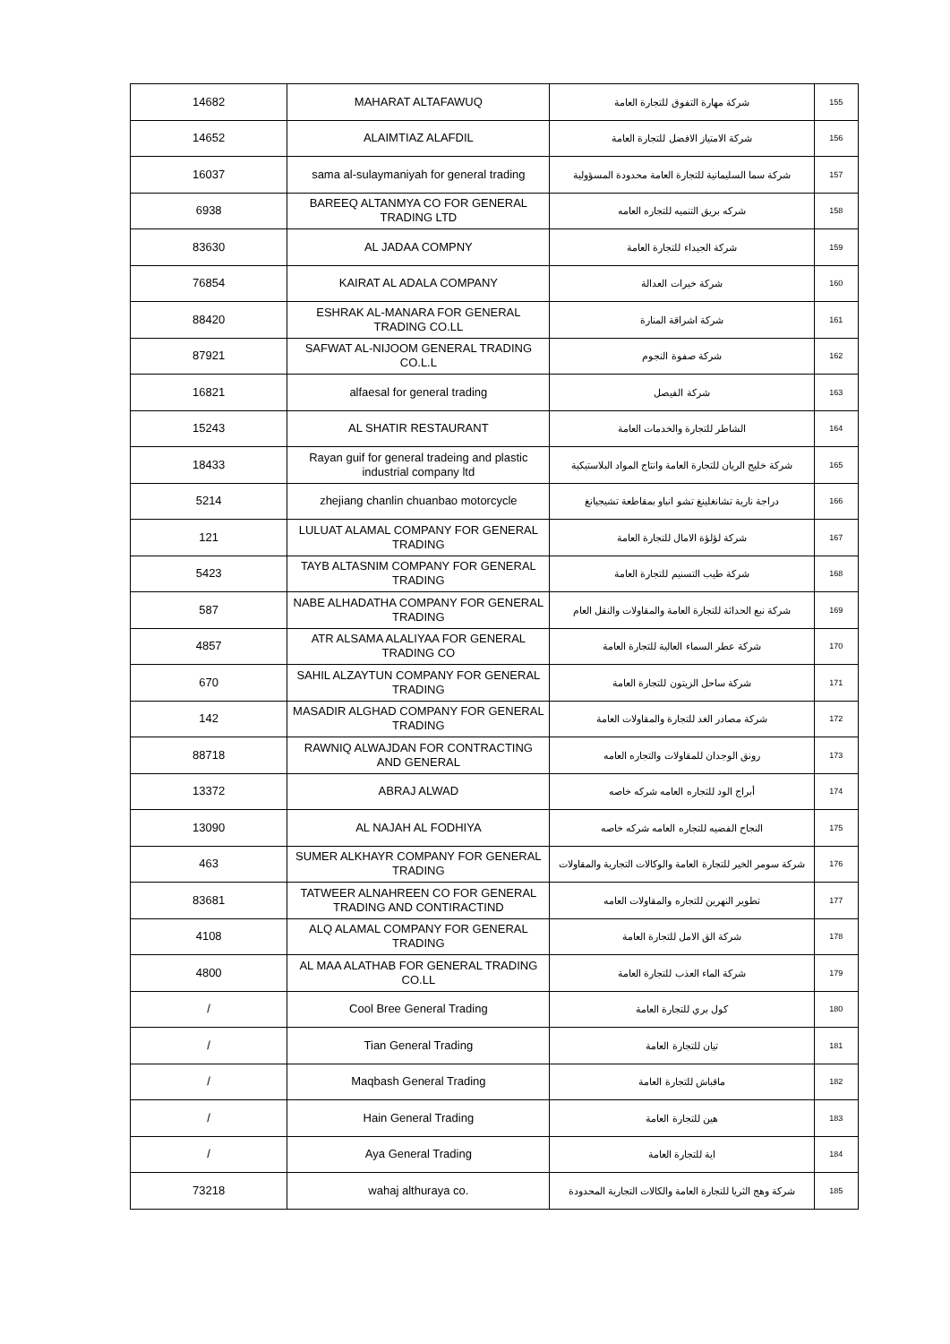| 14682 | MAHARAT ALTAFAWUQ | شركة مهارة التفوق للتجارة العامة | 155 |
| 14652 | ALAIMTIAZ ALAFDIL | شركة الامتياز الافضل للتجارة العامة | 156 |
| 16037 | sama al-sulaymaniyah for general trading | شركة سما السليمانية للتجارة العامة محدودة المسؤولية | 157 |
| 6938 | BAREEQ ALTANMYA CO FOR GENERAL TRADING LTD | شركه بريق التنميه للتجاره العامه | 158 |
| 83630 | AL JADAA COMPNY | شركة الجيداء للتجارة العامة | 159 |
| 76854 | KAIRAT AL ADALA COMPANY | شركة خيرات العدالة | 160 |
| 88420 | ESHRAK AL-MANARA FOR GENERAL TRADING CO.LL | شركة اشراقة المنارة | 161 |
| 87921 | SAFWAT AL-NIJOOM GENERAL TRADING CO.L.L | شركة صفوة النجوم | 162 |
| 16821 | alfaesal for general trading | شركة الفيصل | 163 |
| 15243 | AL SHATIR RESTAURANT | الشاطر للتجارة والخدمات العامة | 164 |
| 18433 | Rayan guif for general tradeing and plastic industrial company ltd | شركة خليج الريان للتجارة العامة وانتاج المواد البلاستيكية | 165 |
| 5214 | zhejiang chanlin chuanbao motorcycle | دراجة نارية تشانغلينغ تشو انباو بمقاطعة تشيجيانغ | 166 |
| 121 | LULUAT ALAMAL COMPANY FOR GENERAL TRADING | شركة لؤلؤة الامال للتجارة العامة | 167 |
| 5423 | TAYB ALTASNIM COMPANY FOR GENERAL TRADING | شركة طيب التسنيم للتجارة العامة | 168 |
| 587 | NABE ALHADATHA COMPANY FOR GENERAL TRADING | شركة نبع الحداثة للتجارة العامة والمقاولات والنقل العام | 169 |
| 4857 | ATR ALSAMA ALALIYAA FOR GENERAL TRADING CO | شركة عطر السماء العالية للتجارة العامة | 170 |
| 670 | SAHIL ALZAYTUN COMPANY FOR GENERAL TRADING | شركة ساحل الزيتون للتجارة العامة | 171 |
| 142 | MASADIR ALGHAD COMPANY FOR GENERAL TRADING | شركة مصادر الغد للتجارة والمقاولات العامة | 172 |
| 88718 | RAWNIQ ALWAJDAN FOR CONTRACTING AND GENERAL | رونق الوجدان للمقاولات والتجاره العامه | 173 |
| 13372 | ABRAJ ALWAD | أبراج الود للتجاره العامه شركه خاصه | 174 |
| 13090 | AL NAJAH AL FODHIYA | النجاح الفضيه للتجاره العامه شركه خاصه | 175 |
| 463 | SUMER ALKHAYR COMPANY FOR GENERAL TRADING | شركة سومر الخير للتجارة العامة والوكالات التجارية والمقاولات | 176 |
| 83681 | TATWEER ALNAHREEN CO FOR GENERAL TRADING AND CONTIRACTIND | تطوير النهرين للتجاره والمقاولات العامه | 177 |
| 4108 | ALQ ALAMAL COMPANY FOR GENERAL TRADING | شركة الق الامل للتجارة العامة | 178 |
| 4800 | AL MAA ALATHAB FOR GENERAL TRADING CO.LL | شركة الماء العذب للتجارة العامة | 179 |
| / | Cool Bree General Trading | كول بري للتجارة العامة | 180 |
| / | Tian General Trading | تيان للتجارة العامة | 181 |
| / | Maqbash General Trading | ماقباش للتجارة العامة | 182 |
| / | Hain General Trading | هين للتجارة العامة | 183 |
| / | Aya General Trading | اية للتجارة العامة | 184 |
| 73218 | wahaj althuraya co. | شركة وهج الثريا للتجارة العامة والكالات التجارية المحدودة | 185 |